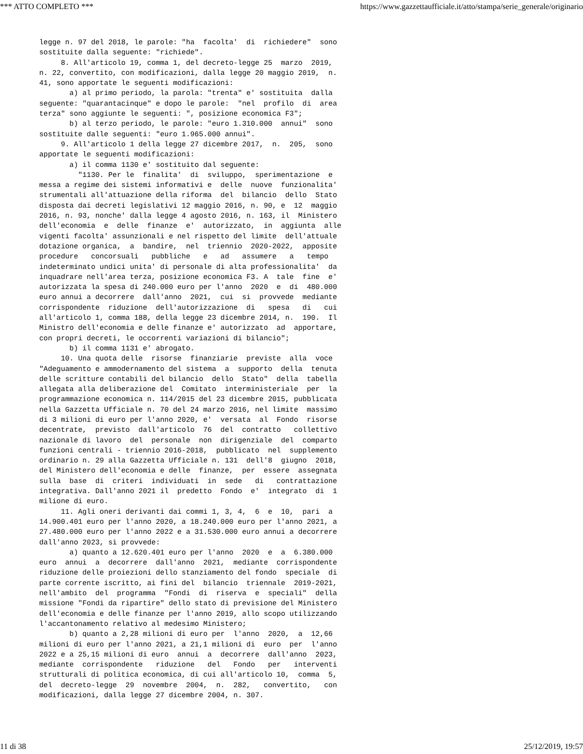*** ATTO COMPLETO *** https://www.gazzettaufficiale.it/atto/stampa/serie_generale/originario
legge n. 97 del 2018, le parole: "ha  facolta'  di  richiedere"  sono
sostituite dalla seguente: "richiede".
     8. All'articolo 19, comma 1, del decreto-legge 25  marzo  2019,
n. 22, convertito, con modificazioni, dalla legge 20 maggio 2019,  n.
41, sono apportate le seguenti modificazioni:
       a) al primo periodo, la parola: "trenta" e' sostituita  dalla
seguente: "quarantacinque" e dopo le parole:  "nel  profilo  di  area
terza" sono aggiunte le seguenti: ", posizione economica F3";
       b) al terzo periodo, le parole: "euro 1.310.000  annui"  sono
sostituite dalle seguenti: "euro 1.965.000 annui".
     9. All'articolo 1 della legge 27 dicembre 2017,  n.  205,  sono
apportate le seguenti modificazioni:
       a) il comma 1130 e' sostituito dal seguente:
         "1130. Per le  finalita'  di  sviluppo,  sperimentazione  e
messa a regime dei sistemi informativi e  delle  nuove  funzionalita'
strumentali all'attuazione della riforma  del  bilancio  dello  Stato
disposta dai decreti legislativi 12 maggio 2016, n. 90, e  12  maggio
2016, n. 93, nonche' dalla legge 4 agosto 2016, n. 163, il  Ministero
dell'economia  e  delle  finanze  e'  autorizzato,  in  aggiunta  alle
vigenti facolta' assunzionali e nel rispetto del limite  dell'attuale
dotazione organica,  a  bandire,  nel  triennio  2020-2022,  apposite
procedure   concorsuali   pubbliche   e   ad   assumere   a   tempo
indeterminato undici unita' di personale di alta professionalita'  da
inquadrare nell'area terza, posizione economica F3. A  tale  fine  e'
autorizzata la spesa di 240.000 euro per l'anno  2020  e  di  480.000
euro annui a decorrere  dall'anno  2021,  cui  si  provvede  mediante
corrispondente  riduzione  dell'autorizzazione  di   spesa   di   cui
all'articolo 1, comma 188, della legge 23 dicembre 2014, n.  190.  Il
Ministro dell'economia e delle finanze e' autorizzato  ad  apportare,
con propri decreti, le occorrenti variazioni di bilancio";
       b) il comma 1131 e' abrogato.
     10. Una quota delle  risorse  finanziarie  previste  alla  voce
"Adeguamento e ammodernamento del sistema  a  supporto  della  tenuta
delle scritture contabili del bilancio  dello  Stato"  della  tabella
allegata alla deliberazione del  Comitato  interministeriale  per  la
programmazione economica n. 114/2015 del 23 dicembre 2015, pubblicata
nella Gazzetta Ufficiale n. 70 del 24 marzo 2016, nel limite  massimo
di 3 milioni di euro per l'anno 2020, e'  versata  al  Fondo  risorse
decentrate,  previsto  dall'articolo  76  del  contratto   collettivo
nazionale di lavoro  del  personale  non  dirigenziale  del  comparto
funzioni centrali - triennio 2016-2018,  pubblicato  nel  supplemento
ordinario n. 29 alla Gazzetta Ufficiale n. 131  dell'8  giugno  2018,
del Ministero dell'economia e delle  finanze,  per  essere  assegnata
sulla  base  di  criteri  individuati  in  sede   di   contrattazione
integrativa. Dall'anno 2021 il  predetto  Fondo  e'  integrato  di  1
milione di euro.
     11. Agli oneri derivanti dai commi 1, 3, 4,  6  e  10,  pari  a
14.900.401 euro per l'anno 2020, a 18.240.000 euro per l'anno 2021, a
27.480.000 euro per l'anno 2022 e a 31.530.000 euro annui a decorrere
dall'anno 2023, si provvede:
       a) quanto a 12.620.401 euro per l'anno  2020  e  a  6.380.000
euro  annui  a  decorrere  dall'anno  2021,  mediante  corrispondente
riduzione delle proiezioni dello stanziamento del fondo  speciale  di
parte corrente iscritto, ai fini del  bilancio  triennale  2019-2021,
nell'ambito  del  programma  "Fondi  di  riserva  e  speciali"  della
missione "Fondi da ripartire" dello stato di previsione del Ministero
dell'economia e delle finanze per l'anno 2019, allo scopo utilizzando
l'accantonamento relativo al medesimo Ministero;
       b) quanto a 2,28 milioni di euro per  l'anno  2020,  a  12,66
milioni di euro per l'anno 2021, a 21,1 milioni di  euro  per  l'anno
2022 e a 25,15 milioni di euro  annui  a  decorrere  dall'anno  2023,
mediante  corrispondente   riduzione   del   Fondo   per   interventi
strutturali di politica economica, di cui all'articolo 10,  comma  5,
del  decreto-legge  29  novembre  2004,  n.  282,   convertito,   con
modificazioni, dalla legge 27 dicembre 2004, n. 307.
11 di 38 25/12/2019, 19:57